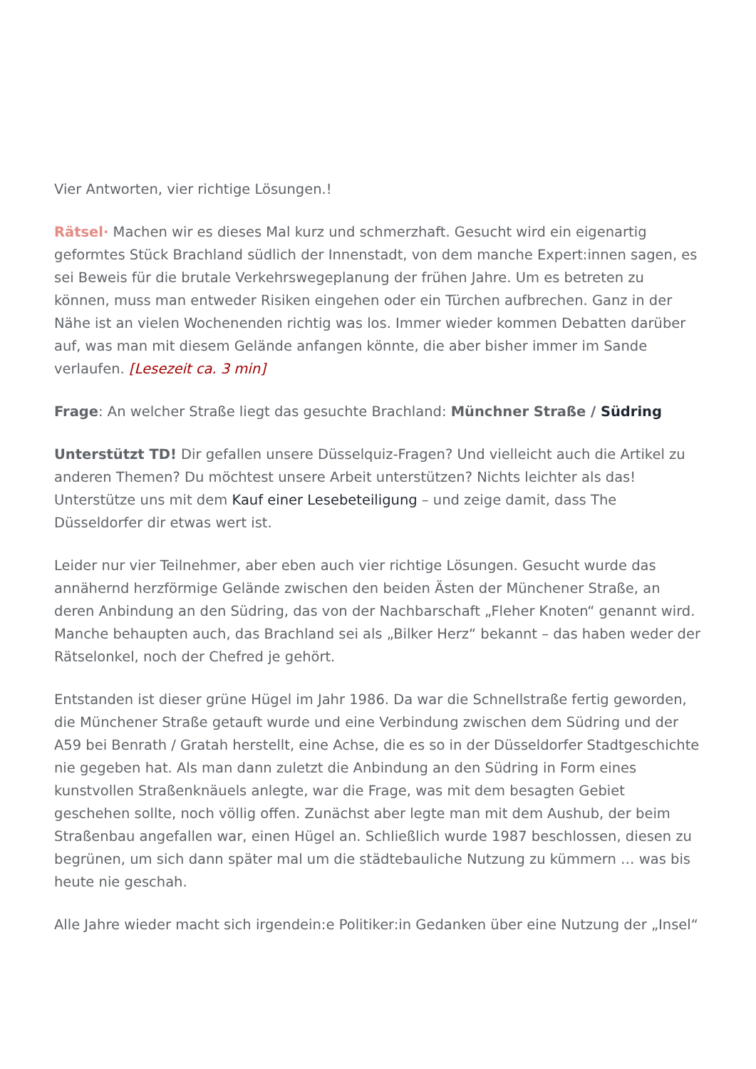Vier Antworten, vier richtige Lösungen.!
Rätsel· Machen wir es dieses Mal kurz und schmerzhaft. Gesucht wird ein eigenartig geformtes Stück Brachland südlich der Innenstadt, von dem manche Expert:innen sagen, es sei Beweis für die brutale Verkehrswegeplanung der frühen Jahre. Um es betreten zu können, muss man entweder Risiken eingehen oder ein Türchen aufbrechen. Ganz in der Nähe ist an vielen Wochenenden richtig was los. Immer wieder kommen Debatten darüber auf, was man mit diesem Gelände anfangen könnte, die aber bisher immer im Sande verlaufen. [Lesezeit ca. 3 min]
Frage: An welcher Straße liegt das gesuchte Brachland: Münchner Straße / Südring
Unterstützt TD! Dir gefallen unsere Düsselquiz-Fragen? Und vielleicht auch die Artikel zu anderen Themen? Du möchtest unsere Arbeit unterstützen? Nichts leichter als das! Unterstütze uns mit dem Kauf einer Lesebeteiligung – und zeige damit, dass The Düsseldorfer dir etwas wert ist.
Leider nur vier Teilnehmer, aber eben auch vier richtige Lösungen. Gesucht wurde das annähernd herzförmige Gelände zwischen den beiden Ästen der Münchener Straße, an deren Anbindung an den Südring, das von der Nachbarschaft „Fleher Knoten“ genannt wird. Manche behaupten auch, das Brachland sei als „Bilker Herz“ bekannt – das haben weder der Rätselonkel, noch der Chefred je gehört.
Entstanden ist dieser grüne Hügel im Jahr 1986. Da war die Schnellstraße fertig geworden, die Münchener Straße getauft wurde und eine Verbindung zwischen dem Südring und der A59 bei Benrath / Gratah herstellt, eine Achse, die es so in der Düsseldorfer Stadtgeschichte nie gegeben hat. Als man dann zuletzt die Anbindung an den Südring in Form eines kunstvollen Straßenknäuels anlegte, war die Frage, was mit dem besagten Gebiet geschehen sollte, noch völlig offen. Zunächst aber legte man mit dem Aushub, der beim Straßenbau angefallen war, einen Hügel an. Schließlich wurde 1987 beschlossen, diesen zu begrünen, um sich dann später mal um die städtebauliche Nutzung zu kümmern … was bis heute nie geschah.
Alle Jahre wieder macht sich irgendein:e Politiker:in Gedanken über eine Nutzung der „Insel“